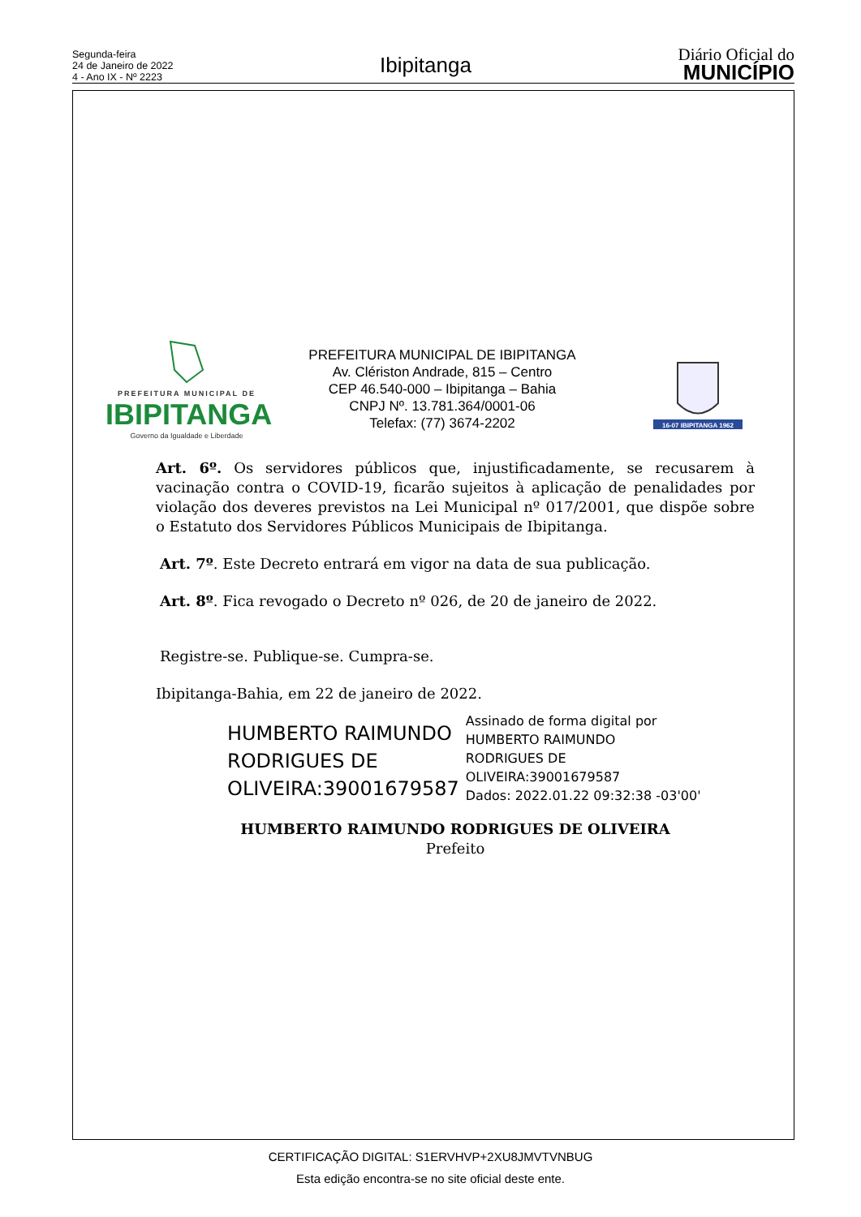Segunda-feira
24 de Janeiro de 2022
4 - Ano IX - Nº 2223
Ibipitanga
Diário Oficial do
MUNICÍPIO
PREFEITURA MUNICIPAL DE
IBIPITANGA
Governo da Igualdade e Liberdade
PREFEITURA MUNICIPAL DE IBIPITANGA
Av. Clériston Andrade, 815 – Centro
CEP 46.540-000 – Ibipitanga – Bahia
CNPJ Nº. 13.781.364/0001-06
Telefax: (77) 3674-2202
16-07 IBIPITANGA 1962
Art. 6º. Os servidores públicos que, injustificadamente, se recusarem à vacinação contra o COVID-19, ficarão sujeitos à aplicação de penalidades por violação dos deveres previstos na Lei Municipal nº 017/2001, que dispõe sobre o Estatuto dos Servidores Públicos Municipais de Ibipitanga.
Art. 7º. Este Decreto entrará em vigor na data de sua publicação.
Art. 8º. Fica revogado o Decreto nº 026, de 20 de janeiro de 2022.
Registre-se. Publique-se. Cumpra-se.
Ibipitanga-Bahia, em 22 de janeiro de 2022.
HUMBERTO RAIMUNDO
RODRIGUES DE
OLIVEIRA:39001679587
Assinado de forma digital por
HUMBERTO RAIMUNDO
RODRIGUES DE
OLIVEIRA:39001679587
Dados: 2022.01.22 09:32:38 -03'00'
HUMBERTO RAIMUNDO RODRIGUES DE OLIVEIRA
Prefeito
CERTIFICAÇÃO DIGITAL: S1ERVHVP+2XU8JMVTVNBUG
Esta edição encontra-se no site oficial deste ente.